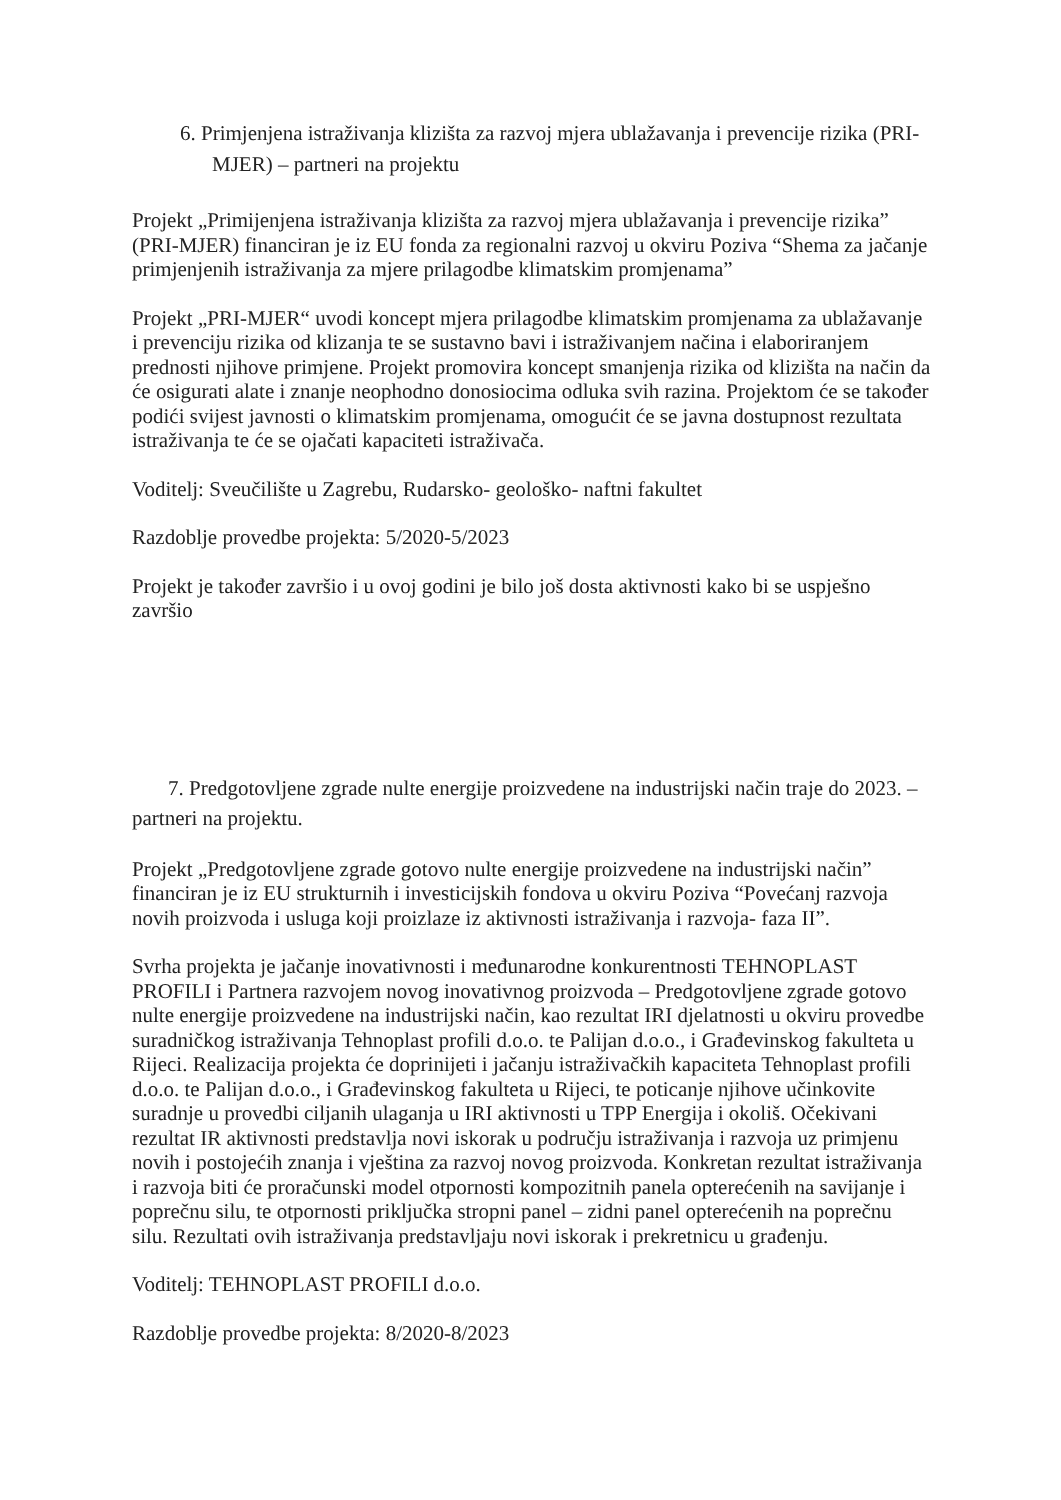6. Primjenjena istraživanja klizišta za razvoj mjera ublažavanja i prevencije rizika (PRI-MJER) – partneri na projektu
Projekt „Primijenjena istraživanja klizišta za razvoj mjera ublažavanja i prevencije rizika” (PRI-MJER) financiran je iz EU fonda za regionalni razvoj u okviru Poziva “Shema za jačanje primjenjenih istraživanja za mjere prilagodbe klimatskim promjenama”
Projekt „PRI-MJER“ uvodi koncept mjera prilagodbe klimatskim promjenama za ublažavanje i prevenciju rizika od klizanja te se sustavno bavi i istraživanjem načina i elaboriranjem prednosti njihove primjene. Projekt promovira koncept smanjenja rizika od klizišta na način da će osigurati alate i znanje neophodno donosiocima odluka svih razina. Projektom će se također podići svijest javnosti o klimatskim promjenama, omogućit će se javna dostupnost rezultata istraživanja te će se ojačati kapaciteti istraživača.
Voditelj: Sveučilište u Zagrebu, Rudarsko- geološko- naftni fakultet
Razdoblje provedbe projekta: 5/2020-5/2023
Projekt je također završio i u ovoj godini je bilo još dosta aktivnosti kako bi se uspješno završio
7. Predgotovljene zgrade nulte energije proizvedene na industrijski način traje do 2023. – partneri na projektu.
Projekt „Predgotovljene zgrade gotovo nulte energije proizvedene na industrijski način” financiran je iz EU strukturnih i investicijskih fondova u okviru Poziva “Povećanj razvoja novih proizvoda i usluga koji proizlaze iz aktivnosti istraživanja i razvoja- faza II”.
Svrha projekta je jačanje inovativnosti i međunarodne konkurentnosti TEHNOPLAST PROFILI i Partnera razvojem novog inovativnog proizvoda – Predgotovljene zgrade gotovo nulte energije proizvedene na industrijski način, kao rezultat IRI djelatnosti u okviru provedbe suradničkog istraživanja Tehnoplast profili d.o.o. te Palijan d.o.o., i Građevinskog fakulteta u Rijeci. Realizacija projekta će doprinijeti i jačanju istraživačkih kapaciteta Tehnoplast profili d.o.o. te Palijan d.o.o., i Građevinskog fakulteta u Rijeci, te poticanje njihove učinkovite suradnje u provedbi ciljanih ulaganja u IRI aktivnosti u TPP Energija i okoliš. Očekivani rezultat IR aktivnosti predstavlja novi iskorak u području istraživanja i razvoja uz primjenu novih i postojećih znanja i vještina za razvoj novog proizvoda. Konkretan rezultat istraživanja i razvoja biti će proračunski model otpornosti kompozitnih panela opterećenih na savijanje i poprečnu silu, te otpornosti priključka stropni panel – zidni panel opterećenih na poprečnu silu. Rezultati ovih istraživanja predstavljaju novi iskorak i prekretnicu u građenju.
Voditelj: TEHNOPLAST PROFILI d.o.o.
Razdoblje provedbe projekta: 8/2020-8/2023